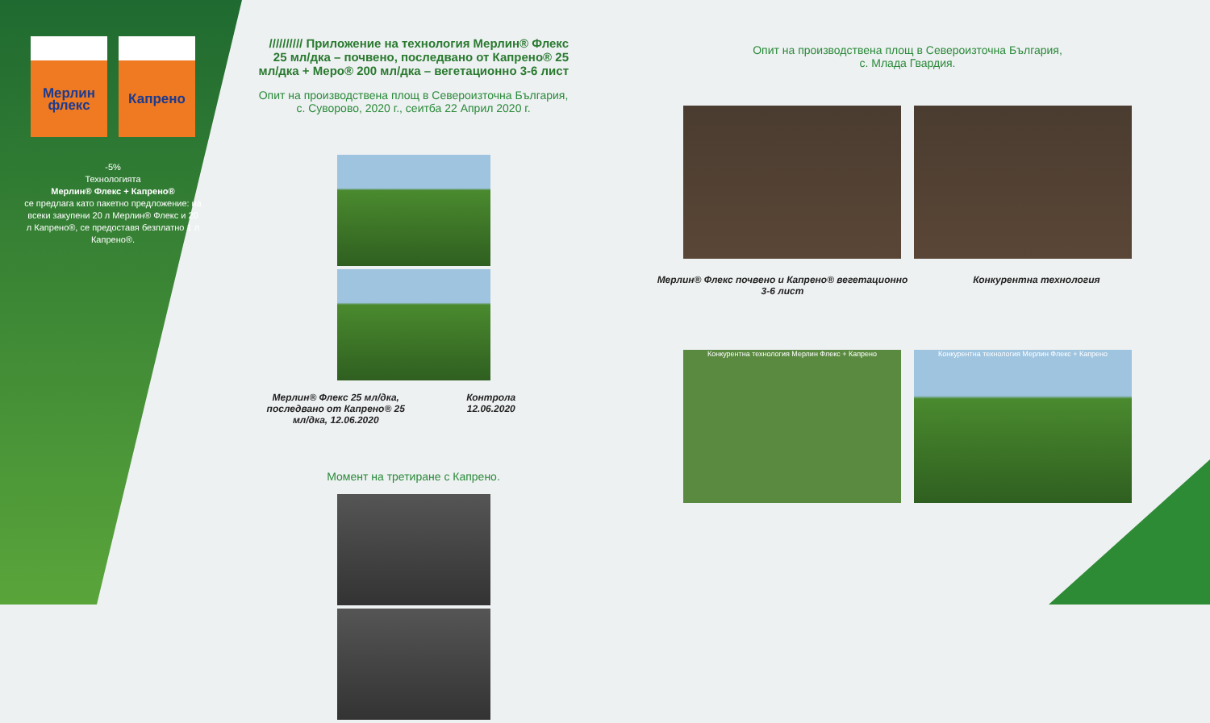Мерлин флекс
Капрено
-5%
Технологията
Мерлин® Флекс + Капрено®
се предлага като пакетно предложение: на всеки закупени 20 л Мерлин® Флекс и 20 л Капрено®, се предоставя безплатно 1 л Капрено®.
////////// Приложение на технология Мерлин® Флекс 25 мл/дка – почвено, последвано от Капрено® 25 мл/дка + Меро® 200 мл/дка – вегетационно 3-6 лист
Опит на производствена площ в Североизточна България, с. Суворово, 2020 г., сеитба 22 Април 2020 г.
Мерлин® Флекс 25 мл/дка, последвано от Капрено® 25 мл/дка, 12.06.2020
Контрола
12.06.2020
Момент на третиране с Капрено.
Опит на производствена площ в Североизточна България,
с. Млада Гвардия.
Мерлин® Флекс почвено и Капрено® вегетационно 3-6 лист
Конкурентна технология
Конкурентна технология Мерлин Флекс + Капрено Конкурентна технология Мерлин Флекс + Капрено